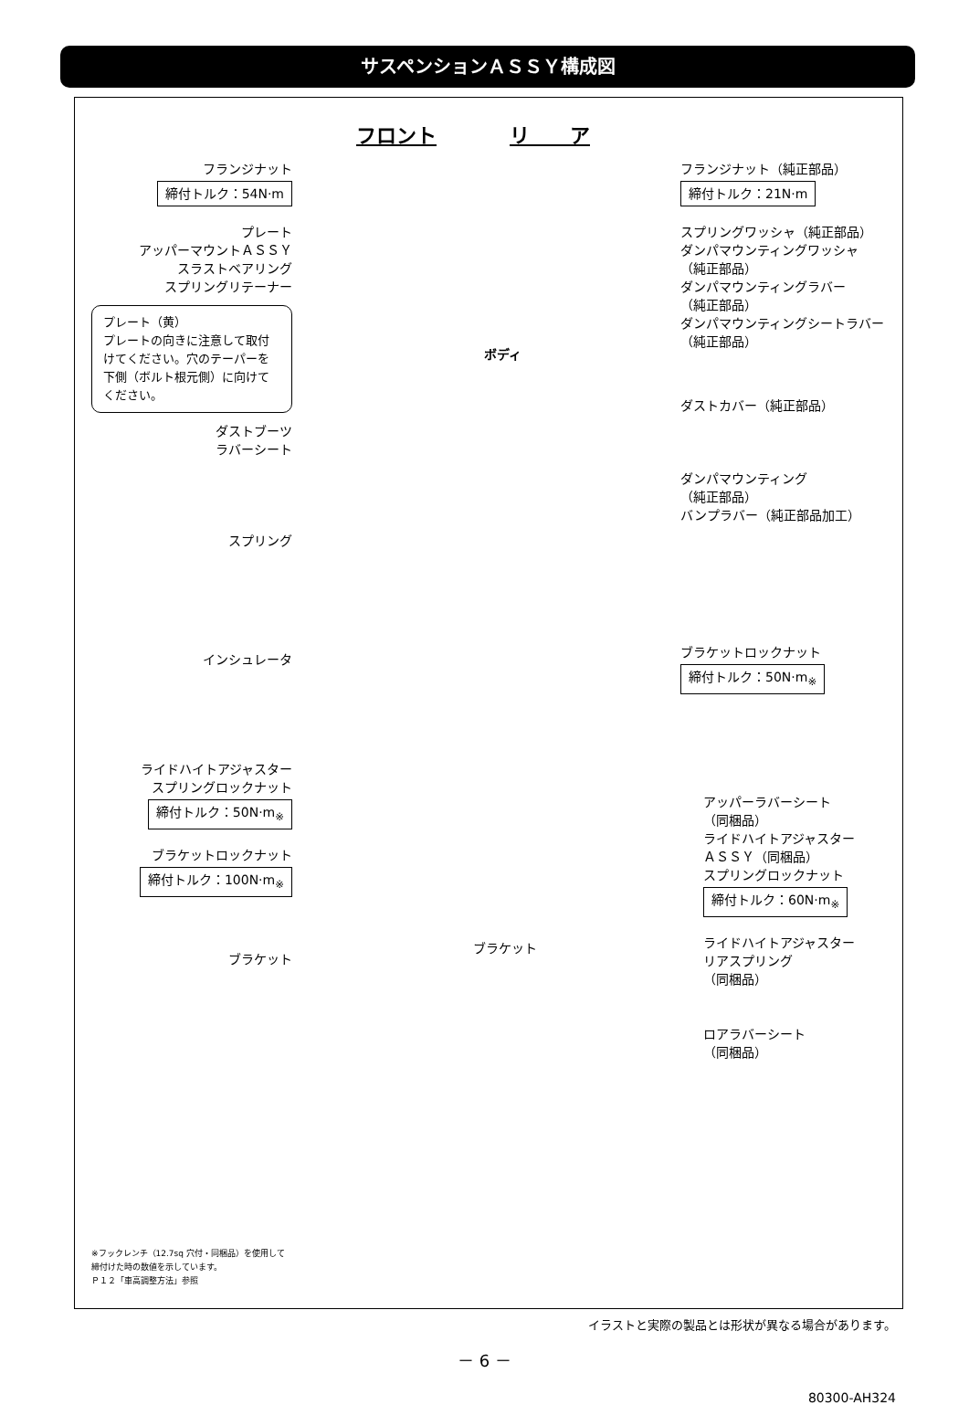サスペンションＡＳＳＹ構成図
フロント リ　　ア
フランジナット
締付トルク：54N·m
プレート
アッパーマウントＡＳＳＹ
スラストベアリング
スプリングリテーナー
プレート（黄）
プレートの向きに注意して取付けてください。穴のテーパーを下側（ボルト根元側）に向けてください。
ダストブーツ
ラバーシート
スプリング
インシュレータ
ライドハイトアジャスター
スプリングロックナット
締付トルク：50N·m<sub>※</sub>
ブラケットロックナット
締付トルク：100N·m<sub>※</sub>
ブラケット
ボディ
ブラケット
フランジナット（純正部品）
締付トルク：21N·m
スプリングワッシャ（純正部品）
ダンパマウンティングワッシャ
（純正部品）
ダンパマウンティングラバー
（純正部品）
ダンパマウンティングシートラバー
（純正部品）
ダストカバー（純正部品）
ダンパマウンティング
（純正部品）
バンプラバー（純正部品加工）
ブラケットロックナット
締付トルク：50N·m<sub>※</sub>
アッパーラバーシート
（同梱品）
ライドハイトアジャスター
ＡＳＳＹ（同梱品）
スプリングロックナット
締付トルク：60N·m<sub>※</sub>
ライドハイトアジャスター
リアスプリング
（同梱品）
ロアラバーシート
（同梱品）
※フックレンチ（12.7sq 穴付・同梱品）を使用して
締付けた時の数値を示しています。
Ｐ１２「車高調整方法」参照
イラストと実際の製品とは形状が異なる場合があります。
－ 6 －
80300-AH324